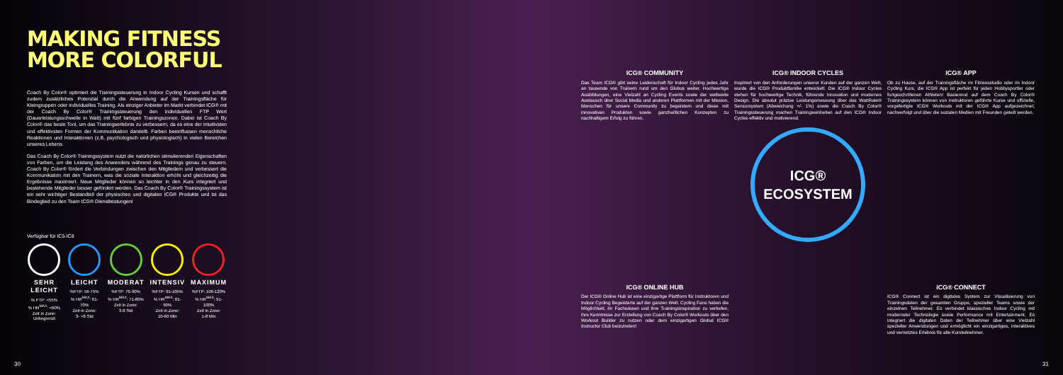MAKING FITNESS
MORE COLORFUL
Coach By Color® optimiert die Trainingssteuerung in Indoor Cycling Kursen und schafft zudem zusätzliches Potenzial durch die Anwendung auf der Trainingsfläche für Kleingruppen oder individuelles Training. Als einziger Anbieter im Markt verbindet ICG® mit der Coach By Color® Trainingssteuerung den individuellen FTP Wert (Dauerleistungsschwelle in Watt) mit fünf farbigen Trainingszonen. Dabei ist Coach By Color® das beste Tool, um das Trainingserlebnis zu verbessern, da es eine der intuitivsten und effektivsten Formen der Kommunikation darstellt. Farben beeinflussen menschliche Reaktionen und Interaktionen (z.B. psychologisch und physiologisch) in vielen Bereichen unseres Lebens.
Das Coach By Color® Trainingssystem nutzt die natürlichen stimulierenden Eigenschaften von Farben, um die Leistung des Anwenders während des Trainings genau zu steuern. Coach By Color® fördert die Verbindungen zwischen den Mitgliedern und verbessert die Kommunikation mit den Trainern, was die soziale Interaktion erhöht und gleichzeitig die Ergebnisse maximiert. Neue Mitglieder können so leichter in den Kurs integriert und bestehende Mitglieder besser gefördert werden. Das Coach By Color® Trainingssystem ist ein sehr wichtiger Bestandteil der physischen und digitalen ICG® Produkte und ist das Bindeglied zu den Team ICG® Dienstleistungen!
Verfügbar für IC5-IC8
SEHR LEICHT% FTP: <55%
% HR<sup>MAX</sup>: <60%
Zeit in Zone:
Unbegrenzt
LEICHT%FTP: 56-75%
% HR<sup>MAX</sup>: 61-70%
Zeit in Zone:
3- >8 Std
MODERAT%FTP: 76-90%
% HR<sup>MAX</sup>: 71-80%
Zeit in Zone:
3-8 Std
INTENSIV%FTP: 91-105%
% HR<sup>MAX</sup>: 81-90%
Zeit in Zone:
10-60 Min
MAXIMUM%FTP: 106-120%
% HR<sup>MAX</sup>: 91-100%
Zeit in Zone:
1-8 Min
ICG® COMMUNITY
Das Team ICG® gibt seine Leidenschaft für Indoor Cycling jedes Jahr an tausende von Trainern rund um den Globus weiter. Hochwertige Ausbildungen, eine Vielzahl an Cycling Events sowie der weltweite Austausch über Social Media und anderen Plattformen mit der Mission, Menschen für unsere Community zu begeistern und diese mit innovativen Produkten sowie ganzheitlichen Konzepten zu nachhaltigem Erfolg zu führen.
ICG® INDOOR CYCLES
Inspiriert von den Anforderungen unserer Kunden auf der ganzen Welt, wurde die ICG® Produktfamilie entwickelt. Die ICG® Indoor Cycles stehen für hochwertige Technik, führende Innovation und modernes Design. Die absolut präzise Leistungsmessung über das WattRate® Sensorsystem (Abweichung +/- 1%) sowie die Coach By Color® Trainingssteuerung machen Trainingseinheiten auf den ICG® Indoor Cycles effektiv und motivierend.
ICG®
ECOSYSTEM
ICG® APP
Ob zu Hause, auf der Trainingsfläche im Fitnessstudio oder im Indoor Cycling Kurs, die ICG® App ist perfekt für jeden Hobbysportler oder fortgeschrittenen Athleten! Basierend auf dem Coach By Color® Trainingssystem können von Instruktoren geführte Kurse und offizielle, vorgefertigte ICG® Workouts mit der ICG® App aufgezeichnet, nachverfolgt und über die sozialen Medien mit Freunden geteilt werden.
ICG® ONLINE HUB
Der ICG® Online Hub ist eine einzigartige Plattform für Instruktoren und Indoor Cycling Begeisterte auf der ganzen Welt. Cycling Fans haben die Möglichkeit, ihr Fachwissen und ihre Trainingsinspiration zu vertiefen, ihre Kenntnisse zur Erstellung von Coach By Color® Workouts über den Workout Builder zu nutzen oder dem einzigartigen Global ICG® Instructor Club beizutreten!
ICG® CONNECT
ICG® Connect ist ein digitales System zur Visualisierung von Trainingsdaten der gesamten Gruppe, spezieller Teams sowie der einzelnen Teilnehmer. Es verbindet klassisches Indoor Cycling mit modernster Technologie sowie Performance mit Entertainment. Es integriert die digitalen Daten der Teilnehmer über eine Vielzahl spezieller Anwendungen und ermöglicht ein einzigartiges, interaktives und vernetztes Erlebnis für alle Kursteilnehmer.
30 31